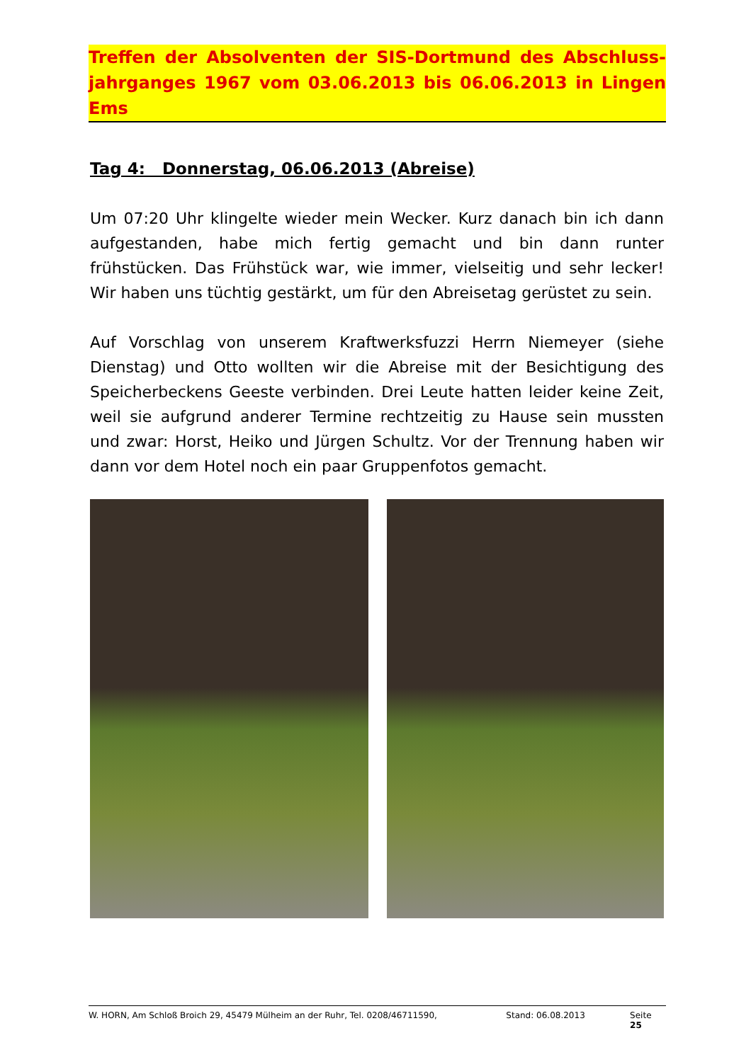Treffen der Absolventen der SIS-Dortmund des Abschluss-jahrganges 1967 vom 03.06.2013 bis 06.06.2013 in Lingen Ems
Tag 4: Donnerstag, 06.06.2013 (Abreise)
Um 07:20 Uhr klingelte wieder mein Wecker. Kurz danach bin ich dann aufgestanden, habe mich fertig gemacht und bin dann runter frühstücken. Das Frühstück war, wie immer, vielseitig und sehr lecker! Wir haben uns tüchtig gestärkt, um für den Abreisetag gerüstet zu sein.
Auf Vorschlag von unserem Kraftwerksfuzzi Herrn Niemeyer (siehe Dienstag) und Otto wollten wir die Abreise mit der Besichtigung des Speicherbeckens Geeste verbinden. Drei Leute hatten leider keine Zeit, weil sie aufgrund anderer Termine rechtzeitig zu Hause sein mussten und zwar: Horst, Heiko und Jürgen Schultz. Vor der Trennung haben wir dann vor dem Hotel noch ein paar Gruppenfotos gemacht.
W. HORN, Am Schloß Broich 29, 45479 Mülheim an der Ruhr, Tel. 0208/46711590, Stand: 06.08.2013 Seite 25